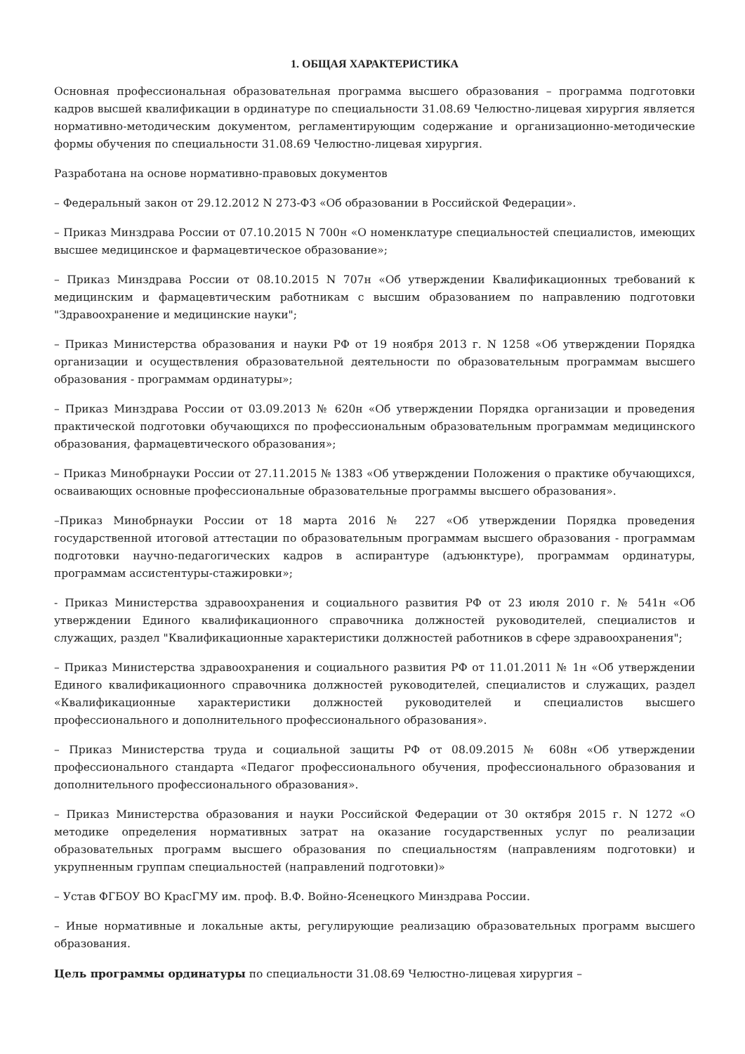1. ОБЩАЯ ХАРАКТЕРИСТИКА
Основная профессиональная образовательная программа высшего образования – программа подготовки кадров высшей квалификации в ординатуре по специальности 31.08.69 Челюстно-лицевая хирургия является нормативно-методическим документом, регламентирующим содержание и организационно-методические формы обучения по специальности 31.08.69 Челюстно-лицевая хирургия.
Разработана на основе нормативно-правовых документов
– Федеральный закон от 29.12.2012 N 273-ФЗ «Об образовании в Российской Федерации».
– Приказ Минздрава России от 07.10.2015 N 700н «О номенклатуре специальностей специалистов, имеющих высшее медицинское и фармацевтическое образование»;
– Приказ Минздрава России от 08.10.2015 N 707н «Об утверждении Квалификационных требований к медицинским и фармацевтическим работникам с высшим образованием по направлению подготовки "Здравоохранение и медицинские науки";
– Приказ Министерства образования и науки РФ от 19 ноября 2013 г. N 1258 «Об утверждении Порядка организации и осуществления образовательной деятельности по образовательным программам высшего образования - программам ординатуры»;
– Приказ Минздрава России от 03.09.2013 № 620н «Об утверждении Порядка организации и проведения практической подготовки обучающихся по профессиональным образовательным программам медицинского образования, фармацевтического образования»;
– Приказ Минобрнауки России от 27.11.2015 № 1383 «Об утверждении Положения о практике обучающихся, осваивающих основные профессиональные образовательные программы высшего образования».
–Приказ Минобрнауки России от 18 марта 2016 № 227 «Об утверждении Порядка проведения государственной итоговой аттестации по образовательным программам высшего образования - программам подготовки научно-педагогических кадров в аспирантуре (адъюнктуре), программам ординатуры, программам ассистентуры-стажировки»;
- Приказ Министерства здравоохранения и социального развития РФ от 23 июля 2010 г. № 541н «Об утверждении Единого квалификационного справочника должностей руководителей, специалистов и служащих, раздел "Квалификационные характеристики должностей работников в сфере здравоохранения";
– Приказ Министерства здравоохранения и социального развития РФ от 11.01.2011 № 1н «Об утверждении Единого квалификационного справочника должностей руководителей, специалистов и служащих, раздел «Квалификационные характеристики должностей руководителей и специалистов высшего профессионального и дополнительного профессионального образования».
– Приказ Министерства труда и социальной защиты РФ от 08.09.2015 № 608н «Об утверждении профессионального стандарта «Педагог профессионального обучения, профессионального образования и дополнительного профессионального образования».
– Приказ Министерства образования и науки Российской Федерации от 30 октября 2015 г. N 1272 «О методике определения нормативных затрат на оказание государственных услуг по реализации образовательных программ высшего образования по специальностям (направлениям подготовки) и укрупненным группам специальностей (направлений подготовки)»
– Устав ФГБОУ ВО КрасГМУ им. проф. В.Ф. Войно-Ясенецкого Минздрава России.
– Иные нормативные и локальные акты, регулирующие реализацию образовательных программ высшего образования.
Цель программы ординатуры по специальности 31.08.69 Челюстно-лицевая хирургия –